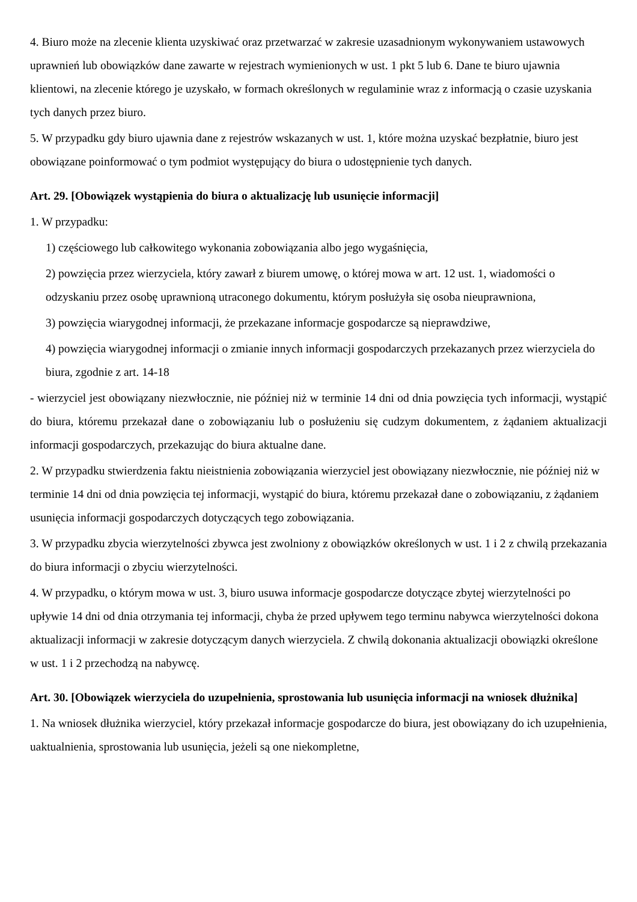4. Biuro może na zlecenie klienta uzyskiwać oraz przetwarzać w zakresie uzasadnionym wykonywaniem ustawowych uprawnień lub obowiązków dane zawarte w rejestrach wymienionych w ust. 1 pkt 5 lub 6. Dane te biuro ujawnia klientowi, na zlecenie którego je uzyskało, w formach określonych w regulaminie wraz z informacją o czasie uzyskania tych danych przez biuro.
5. W przypadku gdy biuro ujawnia dane z rejestrów wskazanych w ust. 1, które można uzyskać bezpłatnie, biuro jest obowiązane poinformować o tym podmiot występujący do biura o udostępnienie tych danych.
Art. 29. [Obowiązek wystąpienia do biura o aktualizację lub usunięcie informacji]
1. W przypadku:
1) częściowego lub całkowitego wykonania zobowiązania albo jego wygaśnięcia,
2) powzięcia przez wierzyciela, który zawarł z biurem umowę, o której mowa w art. 12 ust. 1, wiadomości o odzyskaniu przez osobę uprawnioną utraconego dokumentu, którym posłużyła się osoba nieuprawniona,
3) powzięcia wiarygodnej informacji, że przekazane informacje gospodarcze są nieprawdziwe,
4) powzięcia wiarygodnej informacji o zmianie innych informacji gospodarczych przekazanych przez wierzyciela do biura, zgodnie z art. 14-18
- wierzyciel jest obowiązany niezwłocznie, nie później niż w terminie 14 dni od dnia powzięcia tych informacji, wystąpić do biura, któremu przekazał dane o zobowiązaniu lub o posłużeniu się cudzym dokumentem, z żądaniem aktualizacji informacji gospodarczych, przekazując do biura aktualne dane.
2. W przypadku stwierdzenia faktu nieistnienia zobowiązania wierzyciel jest obowiązany niezwłocznie, nie później niż w terminie 14 dni od dnia powzięcia tej informacji, wystąpić do biura, któremu przekazał dane o zobowiązaniu, z żądaniem usunięcia informacji gospodarczych dotyczących tego zobowiązania.
3. W przypadku zbycia wierzytelności zbywca jest zwolniony z obowiązków określonych w ust. 1 i 2 z chwilą przekazania do biura informacji o zbyciu wierzytelności.
4. W przypadku, o którym mowa w ust. 3, biuro usuwa informacje gospodarcze dotyczące zbytej wierzytelności po upływie 14 dni od dnia otrzymania tej informacji, chyba że przed upływem tego terminu nabywca wierzytelności dokona aktualizacji informacji w zakresie dotyczącym danych wierzyciela. Z chwilą dokonania aktualizacji obowiązki określone w ust. 1 i 2 przechodzą na nabywcę.
Art. 30. [Obowiązek wierzyciela do uzupełnienia, sprostowania lub usunięcia informacji na wniosek dłużnika]
1. Na wniosek dłużnika wierzyciel, który przekazał informacje gospodarcze do biura, jest obowiązany do ich uzupełnienia, uaktualnienia, sprostowania lub usunięcia, jeżeli są one niekompletne,